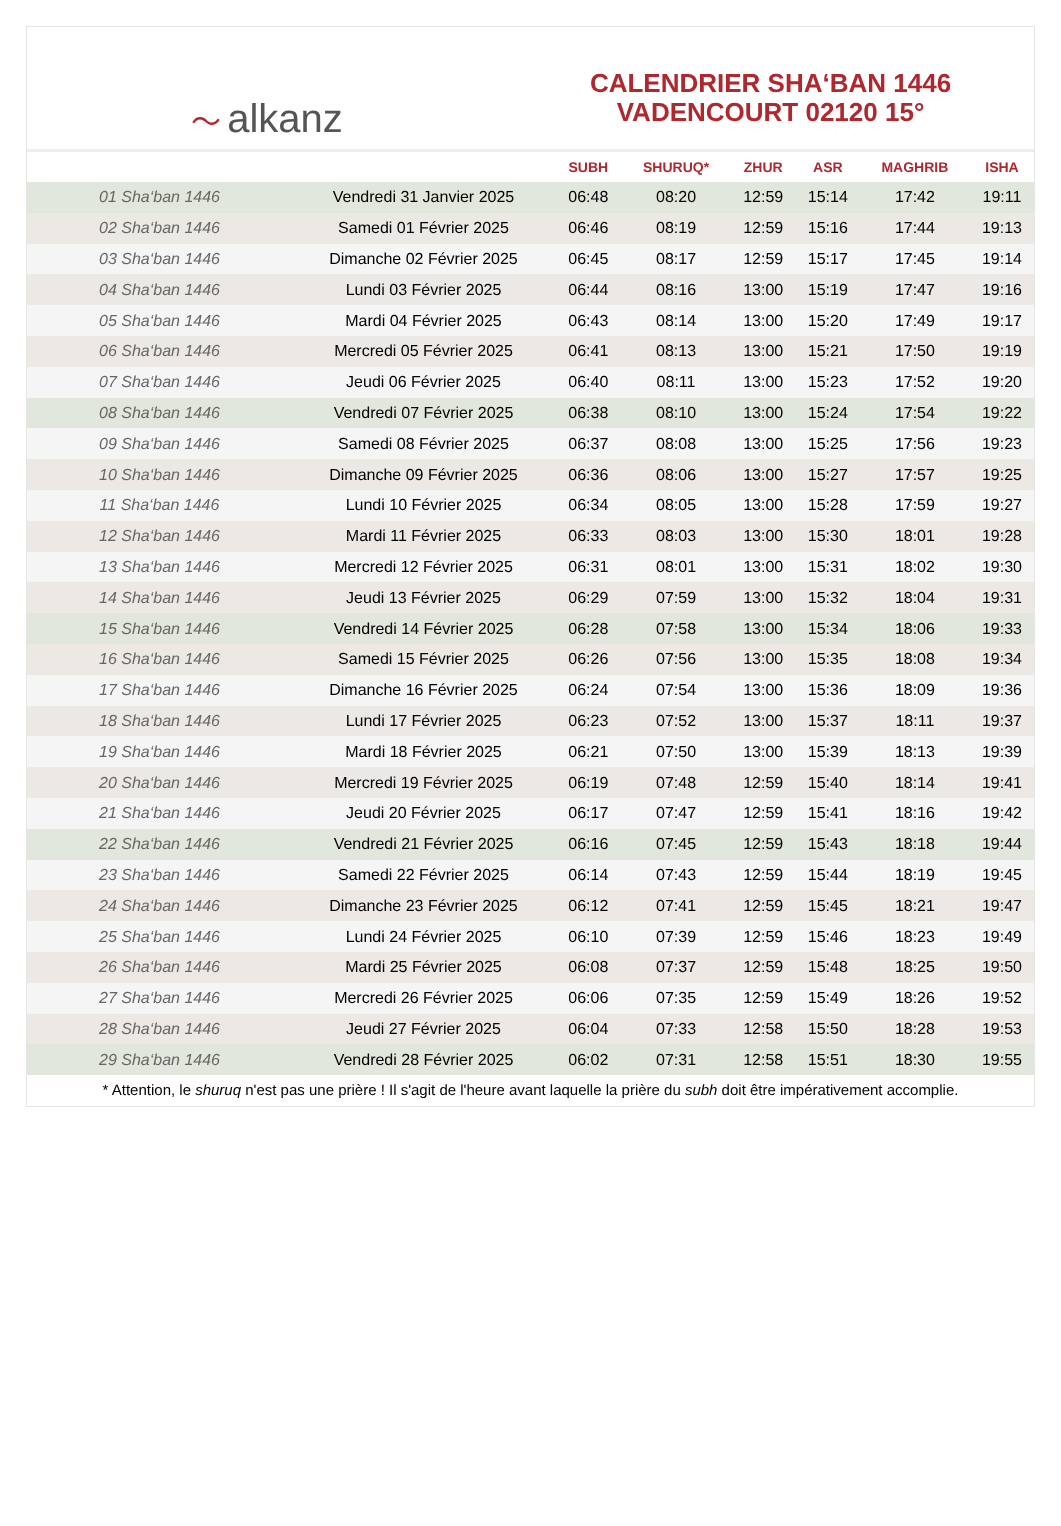〜 alkanz
CALENDRIER SHA‘BAN 1446
VADENCOURT 02120 15°
| | | SUBH | SHURUQ* | ZHUR | ASR | MAGHRIB | ISHA |
| --- | --- | --- | --- | --- | --- | --- | --- |
| 01 Sha‘ban 1446 | Vendredi 31 Janvier 2025 | 06:48 | 08:20 | 12:59 | 15:14 | 17:42 | 19:11 |
| 02 Sha‘ban 1446 | Samedi 01 Février 2025 | 06:46 | 08:19 | 12:59 | 15:16 | 17:44 | 19:13 |
| 03 Sha‘ban 1446 | Dimanche 02 Février 2025 | 06:45 | 08:17 | 12:59 | 15:17 | 17:45 | 19:14 |
| 04 Sha‘ban 1446 | Lundi 03 Février 2025 | 06:44 | 08:16 | 13:00 | 15:19 | 17:47 | 19:16 |
| 05 Sha‘ban 1446 | Mardi 04 Février 2025 | 06:43 | 08:14 | 13:00 | 15:20 | 17:49 | 19:17 |
| 06 Sha‘ban 1446 | Mercredi 05 Février 2025 | 06:41 | 08:13 | 13:00 | 15:21 | 17:50 | 19:19 |
| 07 Sha‘ban 1446 | Jeudi 06 Février 2025 | 06:40 | 08:11 | 13:00 | 15:23 | 17:52 | 19:20 |
| 08 Sha‘ban 1446 | Vendredi 07 Février 2025 | 06:38 | 08:10 | 13:00 | 15:24 | 17:54 | 19:22 |
| 09 Sha‘ban 1446 | Samedi 08 Février 2025 | 06:37 | 08:08 | 13:00 | 15:25 | 17:56 | 19:23 |
| 10 Sha‘ban 1446 | Dimanche 09 Février 2025 | 06:36 | 08:06 | 13:00 | 15:27 | 17:57 | 19:25 |
| 11 Sha‘ban 1446 | Lundi 10 Février 2025 | 06:34 | 08:05 | 13:00 | 15:28 | 17:59 | 19:27 |
| 12 Sha‘ban 1446 | Mardi 11 Février 2025 | 06:33 | 08:03 | 13:00 | 15:30 | 18:01 | 19:28 |
| 13 Sha‘ban 1446 | Mercredi 12 Février 2025 | 06:31 | 08:01 | 13:00 | 15:31 | 18:02 | 19:30 |
| 14 Sha‘ban 1446 | Jeudi 13 Février 2025 | 06:29 | 07:59 | 13:00 | 15:32 | 18:04 | 19:31 |
| 15 Sha‘ban 1446 | Vendredi 14 Février 2025 | 06:28 | 07:58 | 13:00 | 15:34 | 18:06 | 19:33 |
| 16 Sha‘ban 1446 | Samedi 15 Février 2025 | 06:26 | 07:56 | 13:00 | 15:35 | 18:08 | 19:34 |
| 17 Sha‘ban 1446 | Dimanche 16 Février 2025 | 06:24 | 07:54 | 13:00 | 15:36 | 18:09 | 19:36 |
| 18 Sha‘ban 1446 | Lundi 17 Février 2025 | 06:23 | 07:52 | 13:00 | 15:37 | 18:11 | 19:37 |
| 19 Sha‘ban 1446 | Mardi 18 Février 2025 | 06:21 | 07:50 | 13:00 | 15:39 | 18:13 | 19:39 |
| 20 Sha‘ban 1446 | Mercredi 19 Février 2025 | 06:19 | 07:48 | 12:59 | 15:40 | 18:14 | 19:41 |
| 21 Sha‘ban 1446 | Jeudi 20 Février 2025 | 06:17 | 07:47 | 12:59 | 15:41 | 18:16 | 19:42 |
| 22 Sha‘ban 1446 | Vendredi 21 Février 2025 | 06:16 | 07:45 | 12:59 | 15:43 | 18:18 | 19:44 |
| 23 Sha‘ban 1446 | Samedi 22 Février 2025 | 06:14 | 07:43 | 12:59 | 15:44 | 18:19 | 19:45 |
| 24 Sha‘ban 1446 | Dimanche 23 Février 2025 | 06:12 | 07:41 | 12:59 | 15:45 | 18:21 | 19:47 |
| 25 Sha‘ban 1446 | Lundi 24 Février 2025 | 06:10 | 07:39 | 12:59 | 15:46 | 18:23 | 19:49 |
| 26 Sha‘ban 1446 | Mardi 25 Février 2025 | 06:08 | 07:37 | 12:59 | 15:48 | 18:25 | 19:50 |
| 27 Sha‘ban 1446 | Mercredi 26 Février 2025 | 06:06 | 07:35 | 12:59 | 15:49 | 18:26 | 19:52 |
| 28 Sha‘ban 1446 | Jeudi 27 Février 2025 | 06:04 | 07:33 | 12:58 | 15:50 | 18:28 | 19:53 |
| 29 Sha‘ban 1446 | Vendredi 28 Février 2025 | 06:02 | 07:31 | 12:58 | 15:51 | 18:30 | 19:55 |
* Attention, le shuruq n'est pas une prière ! Il s'agit de l'heure avant laquelle la prière du subh doit être impérativement accomplie.